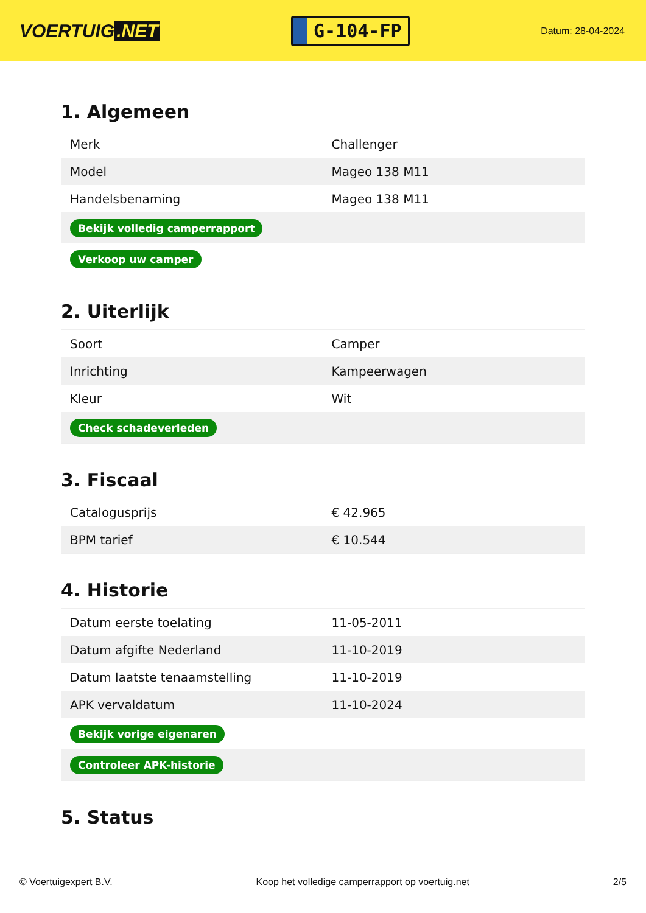VOERTUIG.NET
G-104-FP
Datum: 28-04-2024
1. Algemeen
| Merk | Challenger |
| Model | Mageo 138 M11 |
| Handelsbenaming | Mageo 138 M11 |
| Bekijk volledig camperrapport | |
| Verkoop uw camper | |
2. Uiterlijk
| Soort | Camper |
| Inrichting | Kampeerwagen |
| Kleur | Wit |
| Check schadeverleden | |
3. Fiscaal
| Catalogusprijs | € 42.965 |
| BPM tarief | € 10.544 |
4. Historie
| Datum eerste toelating | 11-05-2011 |
| Datum afgifte Nederland | 11-10-2019 |
| Datum laatste tenaamstelling | 11-10-2019 |
| APK vervaldatum | 11-10-2024 |
| Bekijk vorige eigenaren | |
| Controleer APK-historie | |
5. Status
© Voertuigexpert B.V. Koop het volledige camperrapport op voertuig.net 2/5